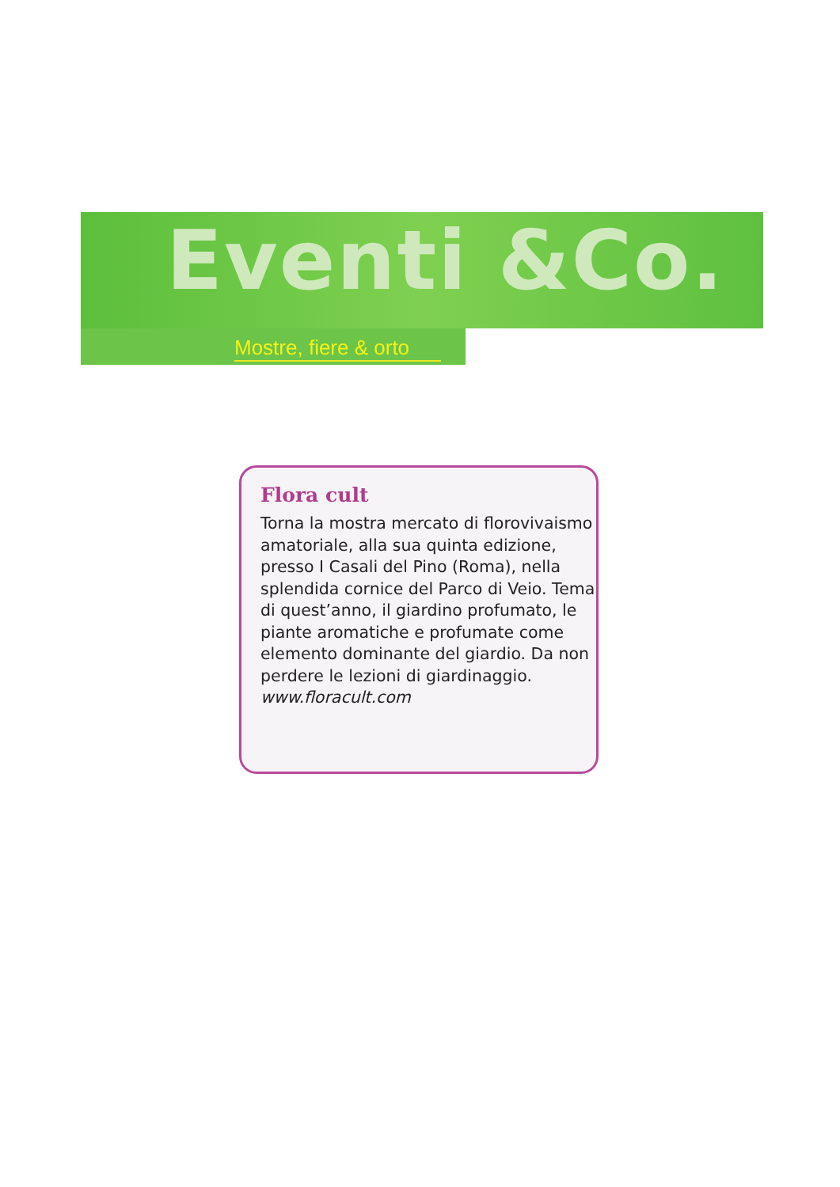Eventi &Co.
Mostre, fiere & orto
Flora cult
Torna la mostra mercato di florovivaismo amatoriale, alla sua quinta edizione, presso I Casali del Pino (Roma), nella splendida cornice del Parco di Veio. Tema di quest’anno, il giardino profumato, le piante aromatiche e profumate come elemento dominante del giardio. Da non perdere le lezioni di giardinaggio.
www.floracult.com